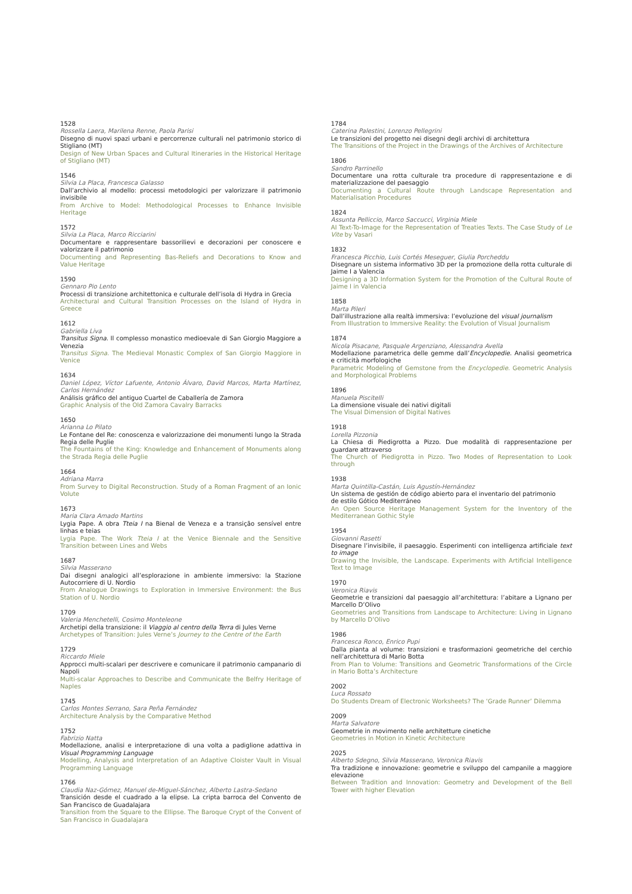1528
Rossella Laera, Marilena Renne, Paola Parisi
Disegno di nuovi spazi urbani e percorrenze culturali nel patrimonio storico di Stigliano (MT)
Design of New Urban Spaces and Cultural Itineraries in the Historical Heritage of Stigliano (MT)
1546
Silvia La Placa, Francesca Galasso
Dall’archivio al modello: processi metodologici per valorizzare il patrimonio invisibile
From Archive to Model: Methodological Processes to Enhance Invisible Heritage
1572
Silvia La Placa, Marco Ricciarini
Documentare e rappresentare bassorilievi e decorazioni per conoscere e valorizzare il patrimonio
Documenting and Representing Bas-Reliefs and Decorations to Know and Value Heritage
1590
Gennaro Pio Lento
Processi di transizione architettonica e culturale dell’isola di Hydra in Grecia
Architectural and Cultural Transition Processes on the Island of Hydra in Greece
1612
Gabriella Liva
Transitus Signa. Il complesso monastico medioevale di San Giorgio Maggiore a Venezia
Transitus Signa. The Medieval Monastic Complex of San Giorgio Maggiore in Venice
1634
Daniel López, Víctor Lafuente, Antonio Álvaro, David Marcos, Marta Martínez, Carlos Hernández
Análisis gráfico del antiguo Cuartel de Caballería de Zamora
Graphic Analysis of the Old Zamora Cavalry Barracks
1650
Arianna Lo Pilato
Le Fontane del Re: conoscenza e valorizzazione dei monumenti lungo la Strada Regia delle Puglie
The Fountains of the King: Knowledge and Enhancement of Monuments along the Strada Regia delle Puglie
1664
Adriana Marra
From Survey to Digital Reconstruction. Study of a Roman Fragment of an Ionic Volute
1673
Maria Clara Amado Martins
Lygia Pape. A obra Tteia I na Bienal de Veneza e a transição sensível entre linhas e teias
Lygia Pape. The Work Tteia I at the Venice Biennale and the Sensitive Transition between Lines and Webs
1687
Silvia Masserano
Dai disegni analogici all’esplorazione in ambiente immersivo: la Stazione Autocorriere di U. Nordio
From Analogue Drawings to Exploration in Immersive Environment: the Bus Station of U. Nordio
1709
Valeria Menchetelli, Cosimo Monteleone
Archetipi della transizione: il Viaggio al centro della Terra di Jules Verne
Archetypes of Transition: Jules Verne’s Journey to the Centre of the Earth
1729
Riccardo Miele
Approcci multi-scalari per descrivere e comunicare il patrimonio campanario di Napoli
Multi-scalar Approaches to Describe and Communicate the Belfry Heritage of Naples
1745
Carlos Montes Serrano, Sara Peña Fernández
Architecture Analysis by the Comparative Method
1752
Fabrizio Natta
Modellazione, analisi e interpretazione di una volta a padiglione adattiva in Visual Programming Language
Modelling, Analysis and Interpretation of an Adaptive Cloister Vault in Visual Programming Language
1766
Claudia Naz-Gómez, Manuel de-Miguel-Sánchez, Alberto Lastra-Sedano
Transición desde el cuadrado a la elipse. La cripta barroca del Convento de San Francisco de Guadalajara
Transition from the Square to the Ellipse. The Baroque Crypt of the Convent of San Francisco in Guadalajara
1784
Caterina Palestini, Lorenzo Pellegrini
Le transizioni del progetto nei disegni degli archivi di architettura
The Transitions of the Project in the Drawings of the Archives of Architecture
1806
Sandro Parrinello
Documentare una rotta culturale tra procedure di rappresentazione e di materializzazione del paesaggio
Documenting a Cultural Route through Landscape Representation and Materialisation Procedures
1824
Assunta Pelliccio, Marco Saccucci, Virginia Miele
AI Text-To-Image for the Representation of Treaties Texts. The Case Study of Le Vite by Vasari
1832
Francesca Picchio, Luis Cortés Meseguer, Giulia Porcheddu
Disegnare un sistema informativo 3D per la promozione della rotta culturale di Jaime I a Valencia
Designing a 3D Information System for the Promotion of the Cultural Route of Jaime I in Valencia
1858
Marta Pileri
Dall’illustrazione alla realtà immersiva: l’evoluzione del visual journalism
From Illustration to Immersive Reality: the Evolution of Visual Journalism
1874
Nicola Pisacane, Pasquale Argenziano, Alessandra Avella
Modellazione parametrica delle gemme dall’Encyclopedie. Analisi geometrica e criticità morfologiche
Parametric Modeling of Gemstone from the Encyclopedie. Geometric Analysis and Morphological Problems
1896
Manuela Piscitelli
La dimensione visuale dei nativi digitali
The Visual Dimension of Digital Natives
1918
Lorella Pizzonia
La Chiesa di Piedigrotta a Pizzo. Due modalità di rappresentazione per guardare attraverso
The Church of Piedigrotta in Pizzo. Two Modes of Representation to Look through
1938
Marta Quintilla-Castán, Luis Agustín-Hernández
Un sistema de gestión de código abierto para el inventario del patrimonio
de estilo Gótico Mediterráneo
An Open Source Heritage Management System for the Inventory of the Mediterranean Gothic Style
1954
Giovanni Rasetti
Disegnare l’invisibile, il paesaggio. Esperimenti con intelligenza artificiale text to image
Drawing the Invisible, the Landscape. Experiments with Artificial Intelligence Text to Image
1970
Veronica Riavis
Geometrie e transizioni dal paesaggio all’architettura: l’abitare a Lignano per Marcello D’Olivo
Geometries and Transitions from Landscape to Architecture: Living in Lignano by Marcello D’Olivo
1986
Francesca Ronco, Enrico Pupi
Dalla pianta al volume: transizioni e trasformazioni geometriche del cerchio nell’architettura di Mario Botta
From Plan to Volume: Transitions and Geometric Transformations of the Circle in Mario Botta’s Architecture
2002
Luca Rossato
Do Students Dream of Electronic Worksheets? The ‘Grade Runner’ Dilemma
2009
Marta Salvatore
Geometrie in movimento nelle architetture cinetiche
Geometries in Motion in Kinetic Architecture
2025
Alberto Sdegno, Silvia Masserano, Veronica Riavis
Tra tradizione e innovazione: geometrie e sviluppo del campanile a maggiore elevazione
Between Tradition and Innovation: Geometry and Development of the Bell Tower with higher Elevation